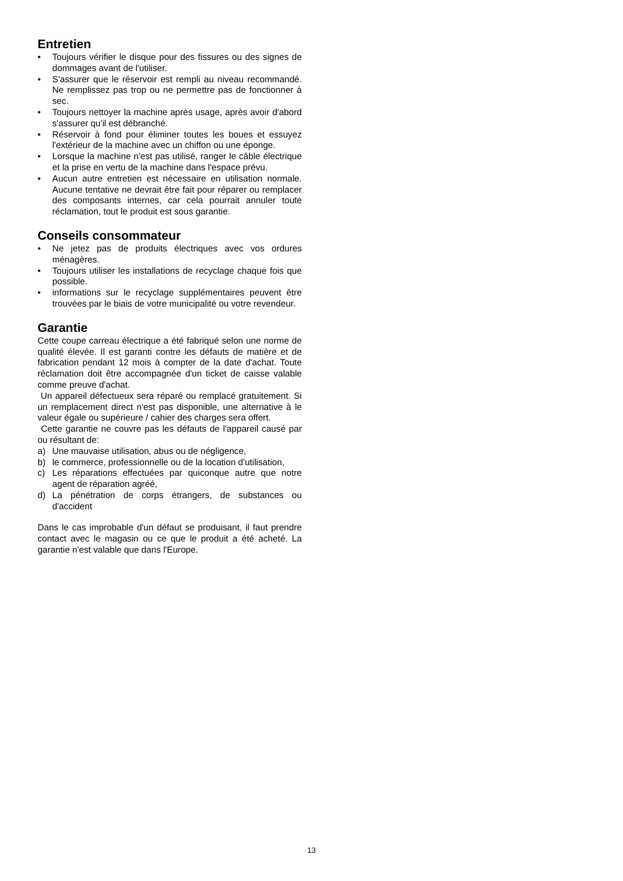Entretien
• Toujours vérifier le disque pour des fissures ou des signes de dommages avant de l'utiliser.
• S'assurer que le réservoir est rempli au niveau recommandé. Ne remplissez pas trop ou ne permettre pas de fonctionner à sec.
• Toujours nettoyer la machine après usage, après avoir d'abord s'assurer qu'il est débranché.
• Réservoir à fond pour éliminer toutes les boues et essuyez l'extérieur de la machine avec un chiffon ou une éponge.
• Lorsque la machine n'est pas utilisé, ranger le câble électrique et la prise en vertu de la machine dans l'espace prévu.
• Aucun autre entretien est nécessaire en utilisation normale. Aucune tentative ne devrait être fait pour réparer ou remplacer des composants internes, car cela pourrait annuler toute réclamation, tout le produit est sous garantie.
Conseils consommateur
• Ne jetez pas de produits électriques avec vos ordures ménagères.
• Toujours utiliser les installations de recyclage chaque fois que possible.
• informations sur le recyclage supplémentaires peuvent être trouvées par le biais de votre municipalité ou votre revendeur.
Garantie
Cette coupe carreau électrique a été fabriqué selon une norme de qualité élevée. Il est garanti contre les défauts de matière et de fabrication pendant 12 mois à compter de la date d'achat. Toute réclamation doit être accompagnée d'un ticket de caisse valable comme preuve d'achat.
Un appareil défectueux sera réparé ou remplacé gratuitement. Si un remplacement direct n'est pas disponible, une alternative à le valeur égale ou supérieure / cahier des charges sera offert.
Cette garantie ne couvre pas les défauts de l'appareil causé par ou résultant de:
a) Une mauvaise utilisation, abus ou de négligence,
b) le commerce, professionnelle ou de la location d'utilisation,
c) Les réparations effectuées par quiconque autre que notre agent de réparation agréé,
d) La pénétration de corps étrangers, de substances ou d'accident
Dans le cas improbable d'un défaut se produisant, il faut prendre contact avec le magasin ou ce que le produit a été acheté. La garantie n'est valable que dans l'Europe.
13